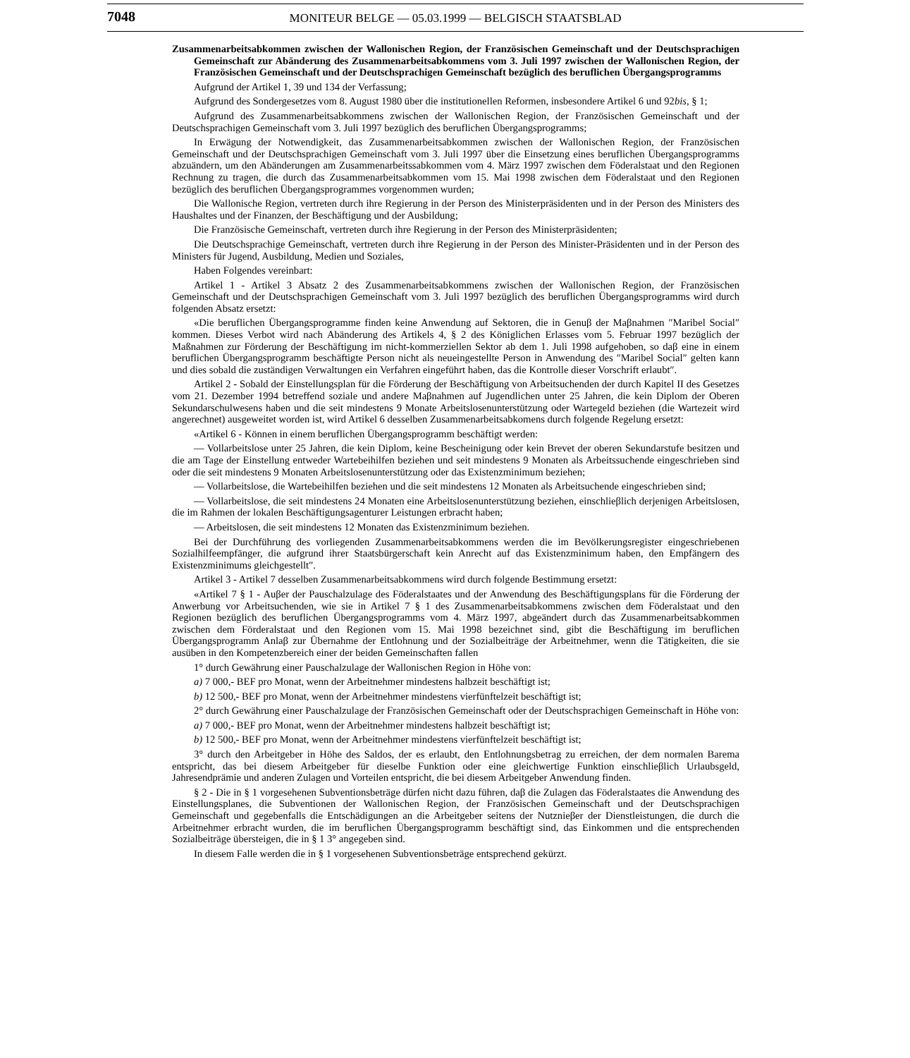7048
MONITEUR BELGE — 05.03.1999 — BELGISCH STAATSBLAD
Zusammenarbeitsabkommen zwischen der Wallonischen Region, der Französischen Gemeinschaft und der Deutschsprachigen Gemeinschaft zur Abänderung des Zusammenarbeitsabkommens vom 3. Juli 1997 zwischen der Wallonischen Region, der Französischen Gemeinschaft und der Deutschsprachigen Gemeinschaft bezüglich des beruflichen Übergangsprogramms
Aufgrund der Artikel 1, 39 und 134 der Verfassung;
Aufgrund des Sondergesetzes vom 8. August 1980 über die institutionellen Reformen, insbesondere Artikel 6 und 92bis, § 1;
Aufgrund des Zusammenarbeitsabkommens zwischen der Wallonischen Region, der Französischen Gemeinschaft und der Deutschsprachigen Gemeinschaft vom 3. Juli 1997 bezüglich des beruflichen Übergangsprogramms;
In Erwägung der Notwendigkeit, das Zusammenarbeitsabkommen zwischen der Wallonischen Region, der Französischen Gemeinschaft und der Deutschsprachigen Gemeinschaft vom 3. Juli 1997 über die Einsetzung eines beruflichen Übergangsprogramms abzuändern, um den Abänderungen am Zusammenarbeitssabkommen vom 4. März 1997 zwischen dem Föderalstaat und den Regionen Rechnung zu tragen, die durch das Zusammenarbeitsab­kommen vom 15. Mai 1998 zwischen dem Föderalstaat und den Regionen bezüglich des beruflichen Übergangspro­grammes vorgenommen wurden;
Die Wallonische Region, vertreten durch ihre Regierung in der Person des Ministerpräsidenten und in der Person des Ministers des Haushaltes und der Finanzen, der Beschäftigung und der Ausbildung;
Die Französische Gemeinschaft, vertreten durch ihre Regierung in der Person des Ministerpräsidenten;
Die Deutschsprachige Gemeinschaft, vertreten durch ihre Regierung in der Person des Minister-Präsidenten und in der Person des Ministers für Jugend, Ausbildung, Medien und Soziales,
Haben Folgendes vereinbart:
Artikel 1 - Artikel 3 Absatz 2 des Zusammenarbeitsabkommens zwischen der Wallonischen Region, der Französischen Gemeinschaft und der Deutschsprachigen Gemeinschaft vom 3. Juli 1997 bezüglich des beruflichen Übergangsprogramms wird durch folgenden Absatz ersetzt:
«Die beruflichen Übergangsprogramme finden keine Anwendung auf Sektoren, die in Genuβ der Maβnahmen ″Maribel Social″ kommen. Dieses Verbot wird nach Abänderung des Artikels 4, § 2 des Königlichen Erlasses vom 5. Februar 1997 bezüglich der Maßnahmen zur Förderung der Beschäftigung im nicht-kommerziellen Sektor ab dem 1. Juli 1998 aufgehoben, so daβ eine in einem beruflichen Übergangsprogramm beschäftigte Person nicht als neueingestellte Person in Anwendung des ″Maribel Social″ gelten kann und dies sobald die zuständigen Verwaltungen ein Verfahren eingeführt haben, das die Kontrolle dieser Vorschrift erlaubt″.
Artikel 2 - Sobald der Einstellungsplan für die Förderung der Beschäftigung von Arbeitsuchenden der durch Kapitel II des Gesetzes vom 21. Dezember 1994 betreffend soziale und andere Maβnahmen auf Jugendlichen unter 25 Jahren, die kein Diplom der Oberen Sekundarschulwesens haben und die seit mindestens 9 Monate Arbeitslosen­unterstützung oder Wartegeld beziehen (die Wartezeit wird angerechnet) ausgeweitet worden ist, wird Artikel 6 desselben Zusammenarbeitsabkomens durch folgende Regelung ersetzt:
«Artikel 6 - Können in einem beruflichen Übergangsprogramm beschäftigt werden:
— Vollarbeitslose unter 25 Jahren, die kein Diplom, keine Bescheinigung oder kein Brevet der oberen Sekundarstufe besitzen und die am Tage der Einstellung entweder Wartebeihilfen beziehen und seit mindestens 9 Monaten als Arbeitssuchende eingeschrieben sind oder die seit mindestens 9 Monaten Arbeitslosenunterstützung oder das Existenzminimum beziehen;
— Vollarbeitslose, die Wartebeihilfen beziehen und die seit mindestens 12 Monaten als Arbeitsuchende eingeschrieben sind;
— Vollarbeitslose, die seit mindestens 24 Monaten eine Arbeitslosenunterstützung beziehen, einschlieβlich derjenigen Arbeitslosen, die im Rahmen der lokalen Beschäftigungsagenturer Leistungen erbracht haben;
— Arbeitslosen, die seit mindestens 12 Monaten das Existenzminimum beziehen.
Bei der Durchführung des vorliegenden Zusammenarbeitsabkommens werden die im Bevölkerungsregister eingeschriebenen Sozialhilfeempfänger, die aufgrund ihrer Staatsbürgerschaft kein Anrecht auf das Existenzminimum haben, den Empfängern des Existenzminimums gleichgestellt″.
Artikel 3 - Artikel 7 desselben Zusammenarbeitsabkommens wird durch folgende Bestimmung ersetzt:
«Artikel 7 § 1 - Auβer der Pauschalzulage des Föderalstaates und der Anwendung des Beschäftigungsplans für die Förderung der Anwerbung vor Arbeitsuchenden, wie sie in Artikel 7 § 1 des Zusammenarbeitsabkommens zwischen dem Föderalstaat und den Regionen bezüglich des beruflichen Übergangsprogramms vom 4. März 1997, abgeändert durch das Zusammenarbeitsabkommen zwischen dem Förderalstaat und den Regionen vom 15. Mai 1998 bezeichnet sind, gibt die Beschäftigung im beruflichen Übergangsprogramm Anlaβ zur Übernahme der Entlohnung und der Sozialbeiträge der Arbeitnehmer, wenn die Tätigkeiten, die sie ausüben in den Kompetenzbereich einer der beiden Gemeinschaften fallen
1° durch Gewährung einer Pauschalzulage der Wallonischen Region in Höhe von:
a) 7 000,- BEF pro Monat, wenn der Arbeitnehmer mindestens halbzeit beschäftigt ist;
b) 12 500,- BEF pro Monat, wenn der Arbeitnehmer mindestens vierfünftelzeit beschäftigt ist;
2° durch Gewährung einer Pauschalzulage der Französischen Gemeinschaft oder der Deutschsprachigen Gemeinschaft in Höhe von:
a) 7 000,- BEF pro Monat, wenn der Arbeitnehmer mindestens halbzeit beschäftigt ist;
b) 12 500,- BEF pro Monat, wenn der Arbeitnehmer mindestens vierfünftelzeit beschäftigt ist;
3° durch den Arbeitgeber in Höhe des Saldos, der es erlaubt, den Entlohnungsbetrag zu erreichen, der dem normalen Barema entspricht, das bei diesem Arbeitgeber für dieselbe Funktion oder eine gleichwertige Funktion einschlieβlich Urlaubsgeld, Jahresendprämie und anderen Zulagen und Vorteilen entspricht, die bei diesem Arbeitgeber Anwendung finden.
§ 2 - Die in § 1 vorgesehenen Subventionsbeträge dürfen nicht dazu führen, daβ die Zulagen das Föderalstaates die Anwendung des Einstellungsplanes, die Subventionen der Wallonischen Region, der Französischen Gemeinschaft und der Deutschsprachigen Gemeinschaft und gegebenfalls die Entschädigungen an die Arbeitgeber seitens der Nutznieβer der Dienstleistungen, die durch die Arbeitnehmer erbracht wurden, die im beruflichen Übergangspro­gramm beschäftigt sind, das Einkommen und die entsprechenden Sozialbeiträge übersteigen, die in § 1 3° angegeben sind.
In diesem Falle werden die in § 1 vorgesehenen Subventionsbeträge entsprechend gekürzt.